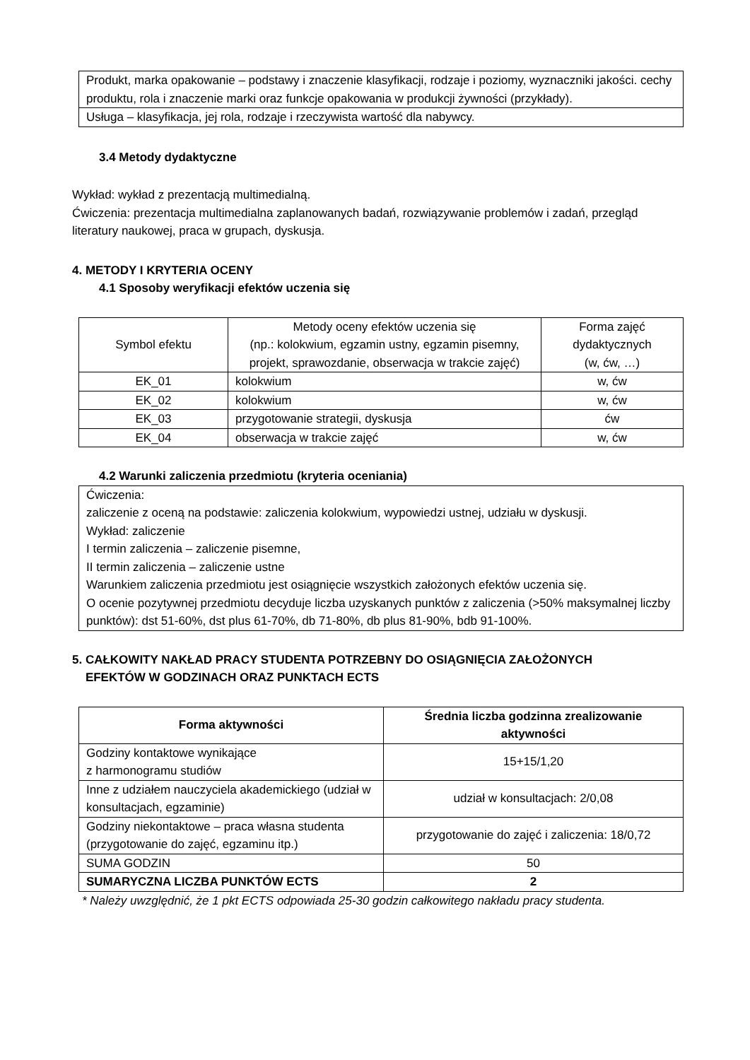| Produkt, marka opakowanie – podstawy i znaczenie klasyfikacji, rodzaje i poziomy, wyznaczniki jakości. cechy produktu, rola i znaczenie marki oraz funkcje opakowania w produkcji żywności (przykłady). |
| Usługa – klasyfikacja, jej rola, rodzaje i rzeczywista wartość dla nabywcy. |
3.4 Metody dydaktyczne
Wykład: wykład z prezentacją multimedialną.
Ćwiczenia: prezentacja multimedialna zaplanowanych badań, rozwiązywanie problemów i zadań, przegląd literatury naukowej, praca w grupach, dyskusja.
4. METODY I KRYTERIA OCENY
4.1 Sposoby weryfikacji efektów uczenia się
| Symbol efektu | Metody oceny efektów uczenia się (np.: kolokwium, egzamin ustny, egzamin pisemny, projekt, sprawozdanie, obserwacja w trakcie zajęć) | Forma zajęć dydaktycznych (w, ćw, …) |
| EK_01 | kolokwium | w, ćw |
| EK_02 | kolokwium | w, ćw |
| EK_03 | przygotowanie strategii, dyskusja | ćw |
| EK_04 | obserwacja w trakcie zajęć | w, ćw |
4.2 Warunki zaliczenia przedmiotu (kryteria oceniania)
| Ćwiczenia: zaliczenie z oceną na podstawie: zaliczenia kolokwium, wypowiedzi ustnej, udziału w dyskusji. Wykład: zaliczenie I termin zaliczenia – zaliczenie pisemne, II termin zaliczenia – zaliczenie ustne Warunkiem zaliczenia przedmiotu jest osiągnięcie wszystkich założonych efektów uczenia się. O ocenie pozytywnej przedmiotu decyduje liczba uzyskanych punktów z zaliczenia (>50% maksymalnej liczby punktów): dst 51-60%, dst plus 61-70%, db 71-80%, db plus 81-90%, bdb 91-100%. |
5. CAŁKOWITY NAKŁAD PRACY STUDENTA POTRZEBNY DO OSIĄGNIĘCIA ZAŁOŻONYCH
EFEKTÓW W GODZINACH ORAZ PUNKTACH ECTS
| Forma aktywności | Średnia liczba godzinna zrealizowanie aktywności |
| --- | --- |
| Godziny kontaktowe wynikające z harmonogramu studiów | 15+15/1,20 |
| Inne z udziałem nauczyciela akademickiego (udział w konsultacjach, egzaminie) | udział w konsultacjach: 2/0,08 |
| Godziny niekontaktowe – praca własna studenta (przygotowanie do zajęć, egzaminu itp.) | przygotowanie do zajęć i zaliczenia: 18/0,72 |
| SUMA GODZIN | 50 |
| SUMARYCZNA LICZBA PUNKTÓW ECTS | 2 |
* Należy uwzględnić, że 1 pkt ECTS odpowiada 25-30 godzin całkowitego nakładu pracy studenta.